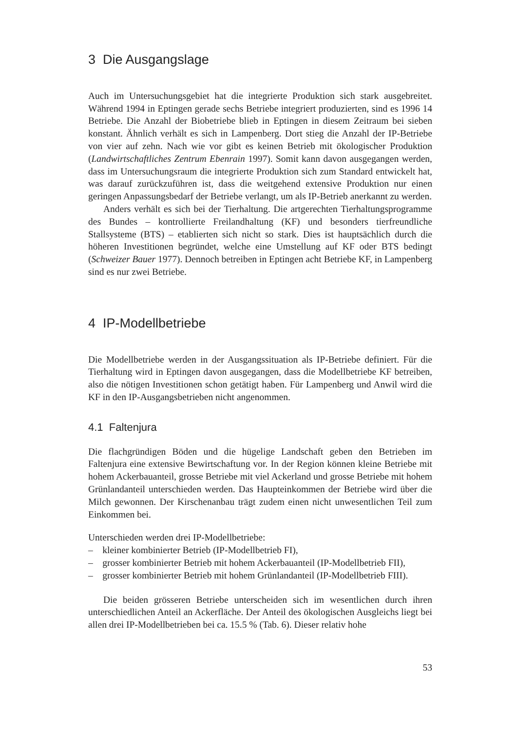3 Die Ausgangslage
Auch im Untersuchungsgebiet hat die integrierte Produktion sich stark ausgebreitet. Während 1994 in Eptingen gerade sechs Betriebe integriert produzierten, sind es 1996 14 Betriebe. Die Anzahl der Biobetriebe blieb in Eptingen in diesem Zeitraum bei sieben konstant. Ähnlich verhält es sich in Lampenberg. Dort stieg die Anzahl der IP-Betriebe von vier auf zehn. Nach wie vor gibt es keinen Betrieb mit ökologischer Produktion (Landwirtschaftliches Zentrum Ebenrain 1997). Somit kann davon ausgegangen werden, dass im Untersuchungsraum die integrierte Produktion sich zum Standard entwickelt hat, was darauf zurückzuführen ist, dass die weitgehend extensive Produktion nur einen geringen Anpassungsbedarf der Betriebe verlangt, um als IP-Betrieb anerkannt zu werden.
Anders verhält es sich bei der Tierhaltung. Die artgerechten Tierhaltungsprogramme des Bundes – kontrollierte Freilandhaltung (KF) und besonders tierfreundliche Stallsysteme (BTS) – etablierten sich nicht so stark. Dies ist hauptsächlich durch die höheren Investitionen begründet, welche eine Umstellung auf KF oder BTS bedingt (Schweizer Bauer 1977). Dennoch betreiben in Eptingen acht Betriebe KF, in Lampenberg sind es nur zwei Betriebe.
4 IP-Modellbetriebe
Die Modellbetriebe werden in der Ausgangssituation als IP-Betriebe definiert. Für die Tierhaltung wird in Eptingen davon ausgegangen, dass die Modellbetriebe KF betreiben, also die nötigen Investitionen schon getätigt haben. Für Lampenberg und Anwil wird die KF in den IP-Ausgangsbetrieben nicht angenommen.
4.1 Faltenjura
Die flachgründigen Böden und die hügelige Landschaft geben den Betrieben im Faltenjura eine extensive Bewirtschaftung vor. In der Region können kleine Betriebe mit hohem Ackerbauanteil, grosse Betriebe mit viel Ackerland und grosse Betriebe mit hohem Grünlandanteil unterschieden werden. Das Haupteinkommen der Betriebe wird über die Milch gewonnen. Der Kirschenanbau trägt zudem einen nicht unwesentlichen Teil zum Einkommen bei.
Unterschieden werden drei IP-Modellbetriebe:
– kleiner kombinierter Betrieb (IP-Modellbetrieb FI),
– grosser kombinierter Betrieb mit hohem Ackerbauanteil (IP-Modellbetrieb FII),
– grosser kombinierter Betrieb mit hohem Grünlandanteil (IP-Modellbetrieb FIII).
Die beiden grösseren Betriebe unterscheiden sich im wesentlichen durch ihren unterschiedlichen Anteil an Ackerfläche. Der Anteil des ökologischen Ausgleichs liegt bei allen drei IP-Modellbetrieben bei ca. 15.5 % (Tab. 6). Dieser relativ hohe
53